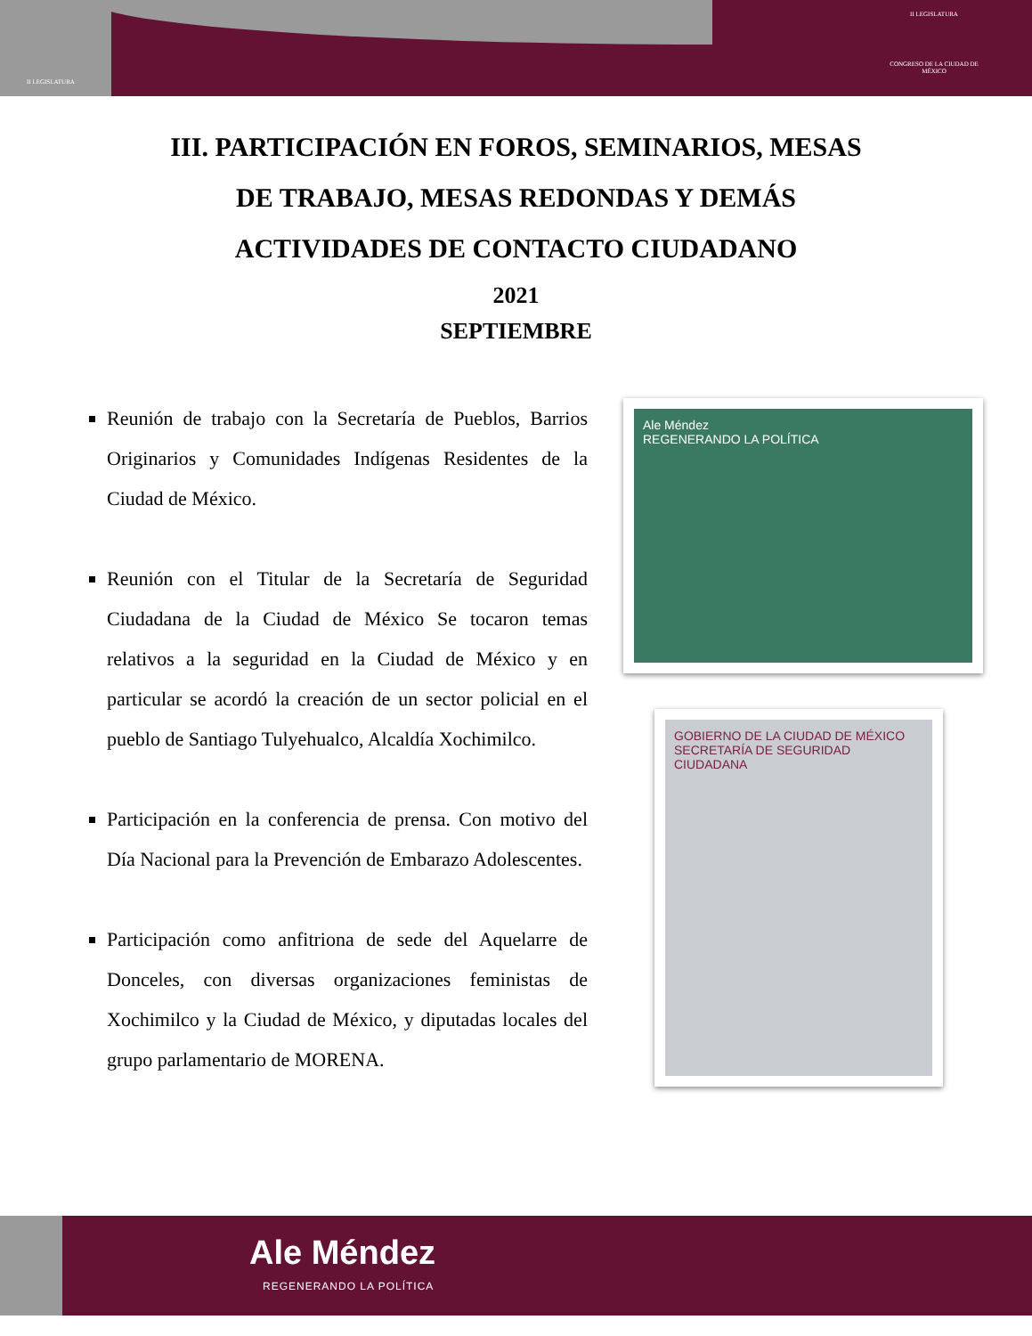II LEGISLATURA
II LEGISLATURA
CONGRESO DE LA CIUDAD DE MÉXICO
III. PARTICIPACIÓN EN FOROS, SEMINARIOS, MESAS DE TRABAJO, MESAS REDONDAS Y DEMÁS ACTIVIDADES DE CONTACTO CIUDADANO
2021
SEPTIEMBRE
Reunión de trabajo con la Secretaría de Pueblos, Barrios Originarios y Comunidades Indígenas Residentes de la Ciudad de México.
Reunión con el Titular de la Secretaría de Seguridad Ciudadana de la Ciudad de México Se tocaron temas relativos a la seguridad en la Ciudad de México y en particular se acordó la creación de un sector policial en el pueblo de Santiago Tulyehualco, Alcaldía Xochimilco.
Participación en la conferencia de prensa. Con motivo del Día Nacional para la Prevención de Embarazo Adolescentes.
Participación como anfitriona de sede del Aquelarre de Donceles, con diversas organizaciones feministas de Xochimilco y la Ciudad de México, y diputadas locales del grupo parlamentario de MORENA.
Ale Méndez
REGENERANDO LA POLÍTICA
GOBIERNO DE LA CIUDAD DE MÉXICO SECRETARÍA DE SEGURIDAD CIUDADANA
Ale Méndez
REGENERANDO LA POLÍTICA